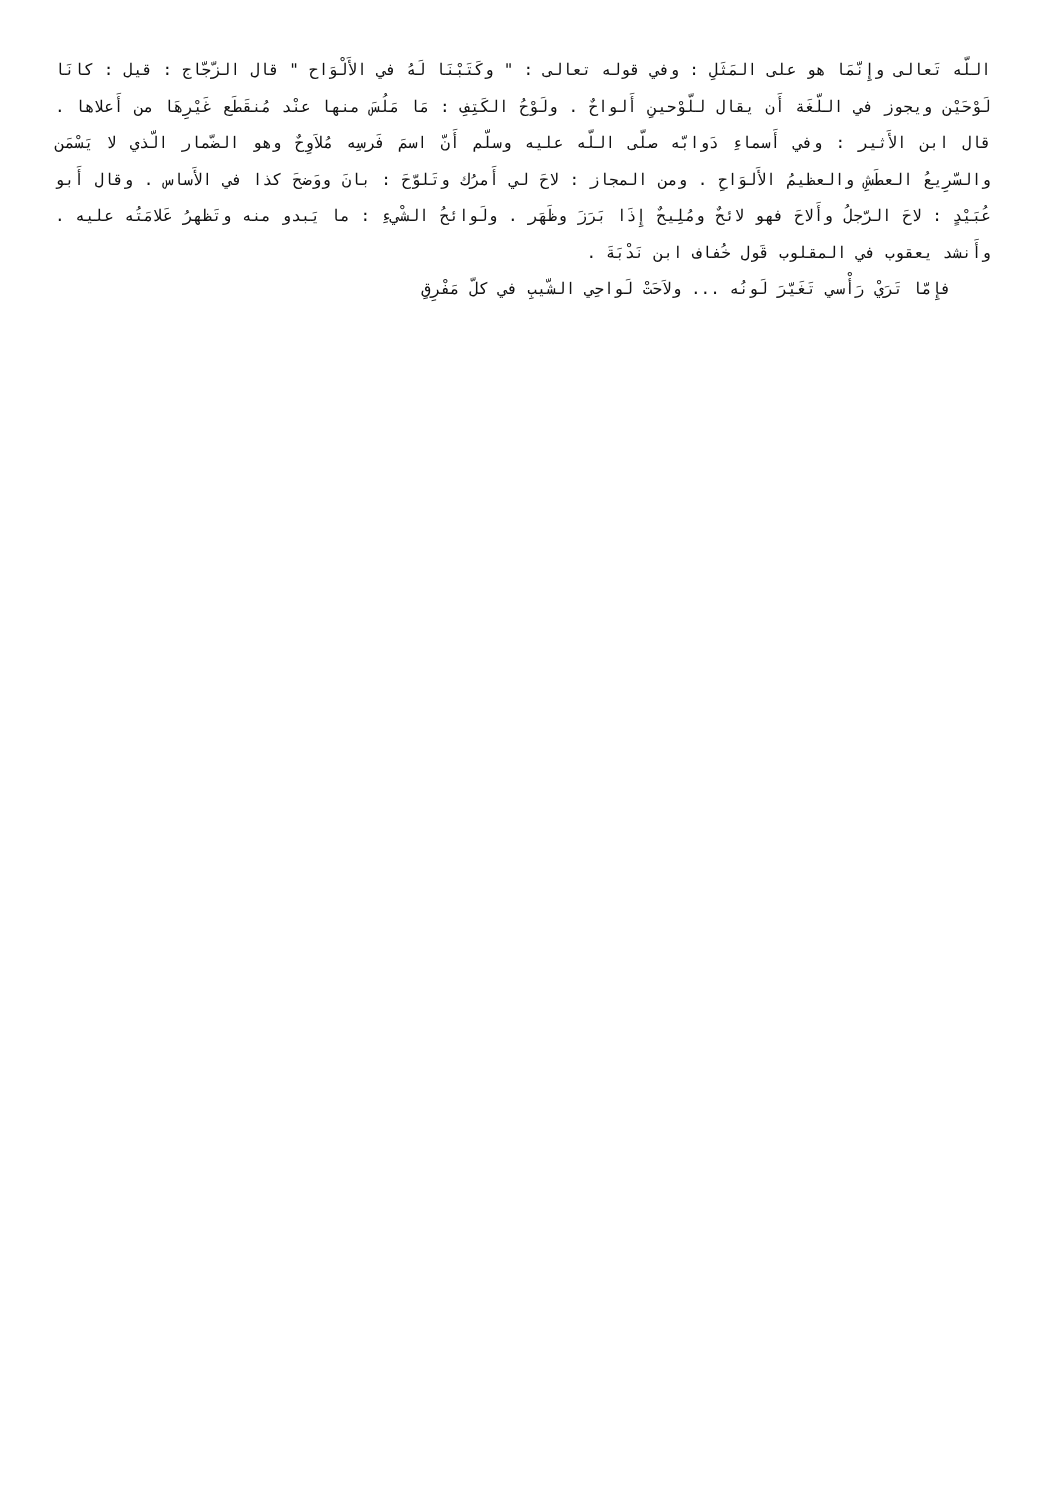اللّه تَعالى وإِنّمَا هو على المَثَلِ : وفي قوله تعالى : " وكَتَبْنَا لَهُ في الأَلْوَاح " قال الزّجّاج : قيل : كانَا لَوْحَيْن ويجوز في اللّغَة أَن يقال للّوْحينِ أَلواحٌ . ولَوْحُ الكَتِفِ : مَا مَلُسَ منها عنْد مُنقَطَع غَيْرِهَا من أَعلاها . قال ابن الأَثير : وفي أَسماءِ دَوابّه صلّى اللّه عليه وسلّم أَنّ اسمَ فَرسِه مُلاَوِحٌ وهو الضّمار الّذي لا يَسْمَن والسّرِيعُ العطَشِ والعظيمُ الأَلوَاحِ . ومن المجاز : لاحَ لي أَمرُك وتَلوّحَ : بانَ ووَضحَ كذا في الأَساس . وقال أَبو عُبَيْدٍ : لاحَ الرّجلُ وأَلاحَ فهو لائحٌ ومُلِيحٌ إِذَا بَرَزَ وظَهَر . ولَوائحُ الشْيءِ : ما يَبدو منه وتَظهرُ عَلامَتُه عليه . وأَنشد يعقوب في المقلوب قَول خُفاف ابن نَدْبَةَ .
فإِمّا تَرَيْ رَأْسي تَغَيّرَ لَونُه ... ولاَحَتْ لَواحِي الشّيبِ في كلّ مَفْرِقِ